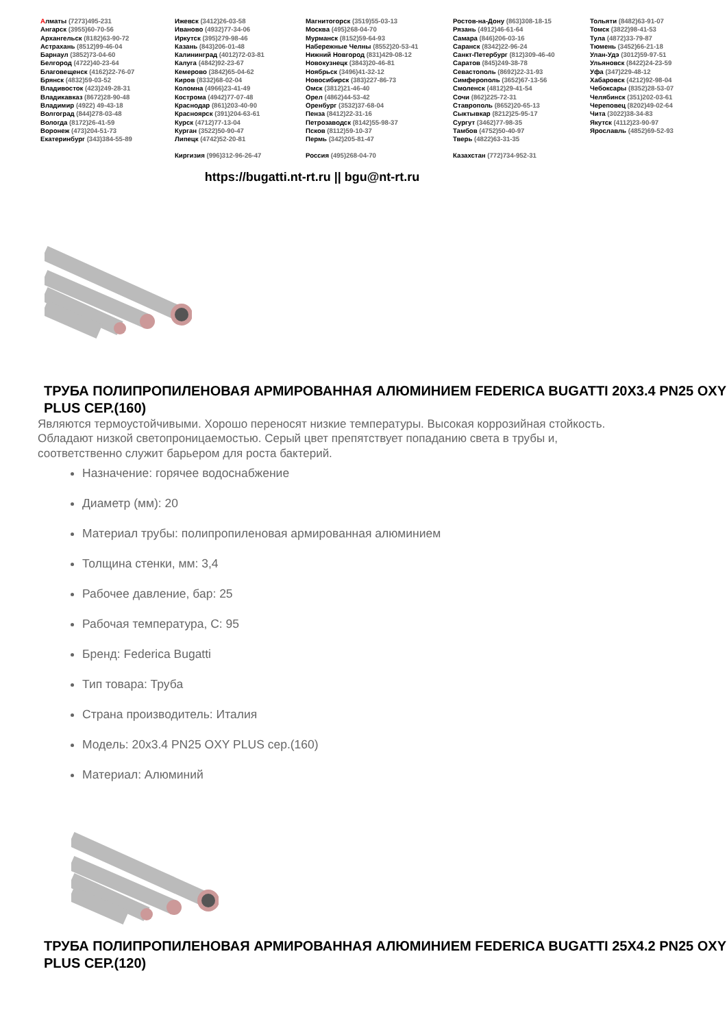Алматы (7273)495-231
Ангарск (3955)60-70-56
Архангельск (8182)63-90-72
Астрахань (8512)99-46-04
Барнаул (3852)73-04-60
Белгород (4722)40-23-64
Благовещенск (4162)22-76-07
Брянск (4832)59-03-52
Владивосток (423)249-28-31
Владикавказ (8672)28-90-48
Владимир (4922) 49-43-18
Волгоград (844)278-03-48
Вологда (8172)26-41-59
Воронеж (473)204-51-73
Екатеринбург (343)384-55-89
Ижевск (3412)26-03-58
Иваново (4932)77-34-06
Иркутск (395)279-98-46
Казань (843)206-01-48
Калининград (4012)72-03-81
Калуга (4842)92-23-67
Кемерово (3842)65-04-62
Киров (8332)68-02-04
Коломна (4966)23-41-49
Кострома (4942)77-07-48
Краснодар (861)203-40-90
Красноярск (391)204-63-61
Курск (4712)77-13-04
Курган (3522)50-90-47
Липецк (4742)52-20-81
Киргизия (996)312-96-26-47
Магнитогорск (3519)55-03-13
Москва (495)268-04-70
Мурманск (8152)59-64-93
Набережные Челны (8552)20-53-41
Нижний Новгород (831)429-08-12
Новокузнецк (3843)20-46-81
Ноябрьск (3496)41-32-12
Новосибирск (383)227-86-73
Омск (3812)21-46-40
Орел (4862)44-53-42
Оренбург (3532)37-68-04
Пенза (8412)22-31-16
Петрозаводск (8142)55-98-37
Псков (8112)59-10-37
Пермь (342)205-81-47
Россия (495)268-04-70
Ростов-на-Дону (863)308-18-15
Рязань (4912)46-61-64
Самара (846)206-03-16
Саранск (8342)22-96-24
Санкт-Петербург (812)309-46-40
Саратов (845)249-38-78
Севастополь (8692)22-31-93
Симферополь (3652)67-13-56
Смоленск (4812)29-41-54
Сочи (862)225-72-31
Ставрополь (8652)20-65-13
Сыктывкар (8212)25-95-17
Сургут (3462)77-98-35
Тамбов (4752)50-40-97
Тверь (4822)63-31-35
Казахстан (772)734-952-31
Тольяти (8482)63-91-07
Томск (3822)98-41-53
Тула (4872)33-79-87
Тюмень (3452)66-21-18
Улан-Удэ (3012)59-97-51
Ульяновск (8422)24-23-59
Уфа (347)229-48-12
Хабаровск (4212)92-98-04
Чебоксары (8352)28-53-07
Челябинск (351)202-03-61
Череповец (8202)49-02-64
Чита (3022)38-34-83
Якутск (4112)23-90-97
Ярославль (4852)69-52-93
https://bugatti.nt-rt.ru || bgu@nt-rt.ru
ТРУБА ПОЛИПРОПИЛЕНОВАЯ АРМИРОВАННАЯ АЛЮМИНИЕМ FEDERICA BUGATTI 20X3.4 PN25 OXY PLUS СЕР.(160)
Являются термоустойчивыми. Хорошо переносят низкие температуры. Высокая коррозийная стойкость. Обладают низкой светопроницаемостью. Серый цвет препятствует попаданию света в трубы и, соответственно служит барьером для роста бактерий.
Назначение: горячее водоснабжение
Диаметр (мм): 20
Материал трубы: полипропиленовая армированная алюминием
Толщина стенки, мм: 3,4
Рабочее давление, бар: 25
Рабочая температура, С: 95
Бренд: Federica Bugatti
Тип товара: Труба
Страна производитель: Италия
Модель: 20x3.4 PN25 OXY PLUS сер.(160)
Материал: Алюминий
ТРУБА ПОЛИПРОПИЛЕНОВАЯ АРМИРОВАННАЯ АЛЮМИНИЕМ FEDERICA BUGATTI 25X4.2 PN25 OXY PLUS СЕР.(120)